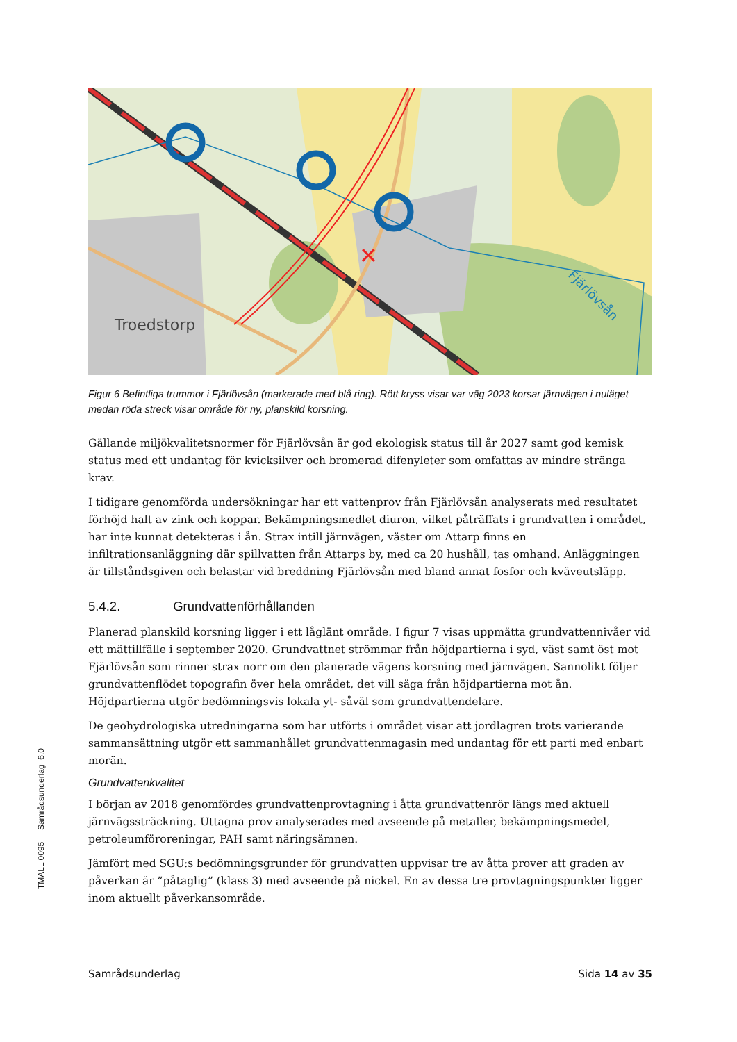✕
Troedstorp
Fjärlövsån
Figur 6 Befintliga trummor i Fjärlövsån (markerade med blå ring). Rött kryss visar var väg 2023 korsar järnvägen i nuläget medan röda streck visar område för ny, planskild korsning.
Gällande miljökvalitetsnormer för Fjärlövsån är god ekologisk status till år 2027 samt god kemisk status med ett undantag för kvicksilver och bromerad difenyleter som omfattas av mindre stränga krav.
I tidigare genomförda undersökningar har ett vattenprov från Fjärlövsån analyserats med resultatet förhöjd halt av zink och koppar. Bekämpningsmedlet diuron, vilket påträffats i grundvatten i området, har inte kunnat detekteras i ån. Strax intill järnvägen, väster om Attarp finns en infiltrationsanläggning där spillvatten från Attarps by, med ca 20 hushåll, tas omhand. Anläggningen är tillståndsgiven och belastar vid breddning Fjärlövsån med bland annat fosfor och kväveutsläpp.
5.4.2. Grundvattenförhållanden
Planerad planskild korsning ligger i ett låglänt område. I figur 7 visas uppmätta grundvattennivåer vid ett mättillfälle i september 2020. Grundvattnet strömmar från höjdpartierna i syd, väst samt öst mot Fjärlövsån som rinner strax norr om den planerade vägens korsning med järnvägen. Sannolikt följer grundvattenflödet topografin över hela området, det vill säga från höjdpartierna mot ån. Höjdpartierna utgör bedömningsvis lokala yt- såväl som grundvattendelare.
De geohydrologiska utredningarna som har utförts i området visar att jordlagren trots varierande sammansättning utgör ett sammanhållet grundvattenmagasin med undantag för ett parti med enbart morän.
Grundvattenkvalitet
I början av 2018 genomfördes grundvattenprovtagning i åtta grundvattenrör längs med aktuell järnvägssträckning. Uttagna prov analyserades med avseende på metaller, bekämpningsmedel, petroleumföroreningar, PAH samt näringsämnen.
Jämfört med SGU:s bedömningsgrunder för grundvatten uppvisar tre av åtta prover att graden av påverkan är ”påtaglig” (klass 3) med avseende på nickel. En av dessa tre provtagningspunkter ligger inom aktuellt påverkansområde.
TMALL 0095 Samrådsunderlag 6.0
Samrådsunderlag Sida 14 av 35